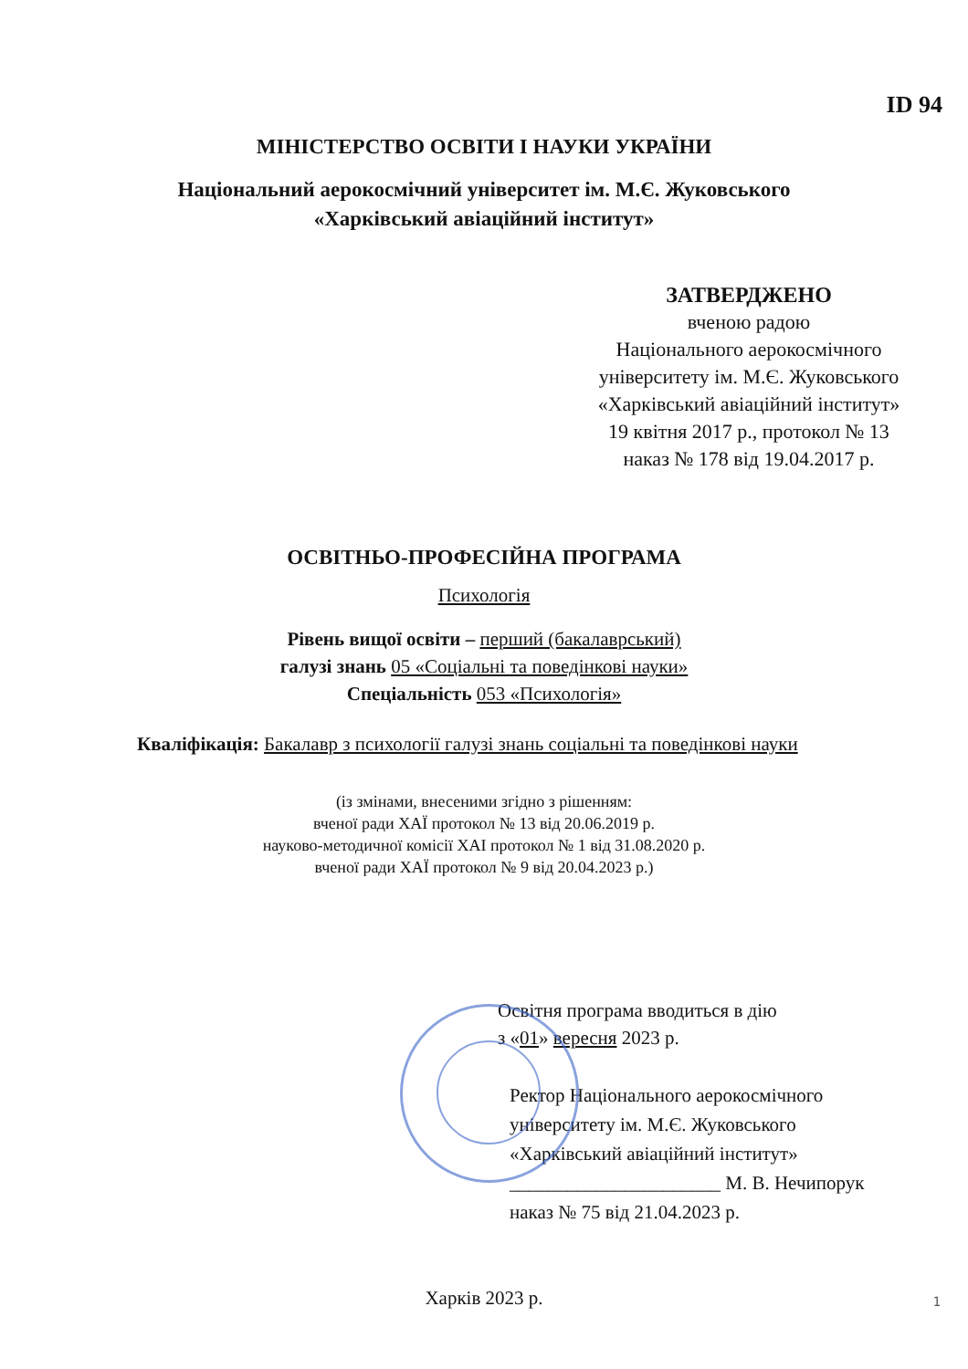ID 94
МІНІСТЕРСТВО ОСВІТИ І НАУКИ УКРАЇНИ
Національний аерокосмічний університет ім. М.Є. Жуковського
«Харківський авіаційний інститут»
ЗАТВЕРДЖЕНО
вченою радою
Національного аерокосмічного
університету ім. М.Є. Жуковського
«Харківський авіаційний інститут»
19 квітня 2017 р., протокол № 13
наказ № 178 від 19.04.2017 р.
ОСВІТНЬО-ПРОФЕСІЙНА ПРОГРАМА
Психологія
Рівень вищої освіти – перший (бакалаврський)
галузі знань 05 «Соціальні та поведінкові науки»
Спеціальність 053 «Психологія»
Кваліфікація: Бакалавр з психології галузі знань соціальні та поведінкові науки
(із змінами, внесеними згідно з рішенням:
вченої ради ХАЇ протокол № 13 від 20.06.2019 р.
науково-методичної комісії ХАІ протокол № 1 від 31.08.2020 р.
вченої ради ХАЇ протокол № 9 від 20.04.2023 р.)
Освітня програма вводиться в дію
з «01» вересня 2023 р.
Ректор Національного аерокосмічного
університету ім. М.Є. Жуковського
«Харківський авіаційний інститут»
______________________ М. В. Нечипорук
наказ № 75 від 21.04.2023 р.
Харків 2023 р.
1